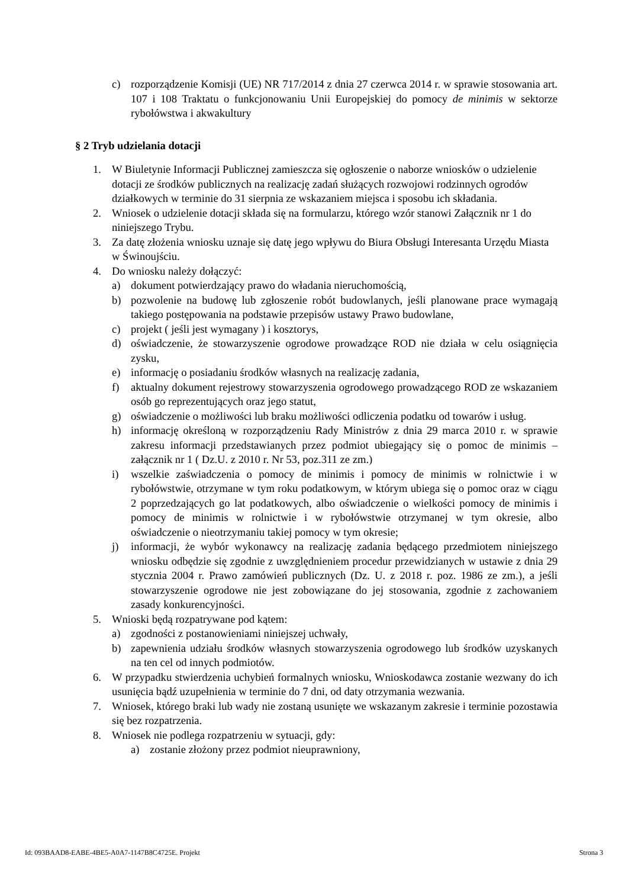c) rozporządzenie Komisji (UE) NR 717/2014 z dnia 27 czerwca 2014 r. w sprawie stosowania art. 107 i 108 Traktatu o funkcjonowaniu Unii Europejskiej do pomocy de minimis w sektorze rybołówstwa i akwakultury
§ 2 Tryb udzielania dotacji
1. W Biuletynie Informacji Publicznej zamieszcza się ogłoszenie o naborze wniosków o udzielenie dotacji ze środków publicznych na realizację zadań służących rozwojowi rodzinnych ogrodów działkowych w terminie do 31 sierpnia ze wskazaniem miejsca i sposobu ich składania.
2. Wniosek o udzielenie dotacji składa się na formularzu, którego wzór stanowi Załącznik nr 1 do niniejszego Trybu.
3. Za datę złożenia wniosku uznaje się datę jego wpływu do Biura Obsługi Interesanta Urzędu Miasta w Świnoujściu.
4. Do wniosku należy dołączyć:
a) dokument potwierdzający prawo do władania nieruchomością,
b) pozwolenie na budowę lub zgłoszenie robót budowlanych, jeśli planowane prace wymagają takiego postępowania na podstawie przepisów ustawy Prawo budowlane,
c) projekt ( jeśli jest wymagany ) i kosztorys,
d) oświadczenie, że stowarzyszenie ogrodowe prowadzące ROD nie działa w celu osiągnięcia zysku,
e) informację o posiadaniu środków własnych na realizację zadania,
f) aktualny dokument rejestrowy stowarzyszenia ogrodowego prowadzącego ROD ze wskazaniem osób go reprezentujących oraz jego statut,
g) oświadczenie o możliwości lub braku możliwości odliczenia podatku od towarów i usług.
h) informację określoną w rozporządzeniu Rady Ministrów z dnia 29 marca 2010 r. w sprawie zakresu informacji przedstawianych przez podmiot ubiegający się o pomoc de minimis – załącznik nr 1 ( Dz.U. z 2010 r. Nr 53, poz.311 ze zm.)
i) wszelkie zaświadczenia o pomocy de minimis i pomocy de minimis w rolnictwie i w rybołówstwie, otrzymane w tym roku podatkowym, w którym ubiega się o pomoc oraz w ciągu 2 poprzedzających go lat podatkowych, albo oświadczenie o wielkości pomocy de minimis i pomocy de minimis w rolnictwie i w rybołówstwie otrzymanej w tym okresie, albo oświadczenie o nieotrzymaniu takiej pomocy w tym okresie;
j) informacji, że wybór wykonawcy na realizację zadania będącego przedmiotem niniejszego wniosku odbędzie się zgodnie z uwzględnieniem procedur przewidzianych w ustawie z dnia 29 stycznia 2004 r. Prawo zamówień publicznych (Dz. U. z 2018 r. poz. 1986 ze zm.), a jeśli stowarzyszenie ogrodowe nie jest zobowiązane do jej stosowania, zgodnie z zachowaniem zasady konkurencyjności.
5. Wnioski będą rozpatrywane pod kątem:
a) zgodności z postanowieniami niniejszej uchwały,
b) zapewnienia udziału środków własnych stowarzyszenia ogrodowego lub środków uzyskanych na ten cel od innych podmiotów.
6. W przypadku stwierdzenia uchybień formalnych wniosku, Wnioskodawca zostanie wezwany do ich usunięcia bądź uzupełnienia w terminie do 7 dni, od daty otrzymania wezwania.
7. Wniosek, którego braki lub wady nie zostaną usunięte we wskazanym zakresie i terminie pozostawia się bez rozpatrzenia.
8. Wniosek nie podlega rozpatrzeniu w sytuacji, gdy:
a) zostanie złożony przez podmiot nieuprawniony,
Id: 093BAAD8-EABE-4BE5-A0A7-1147B8C4725E. Projekt Strona 3